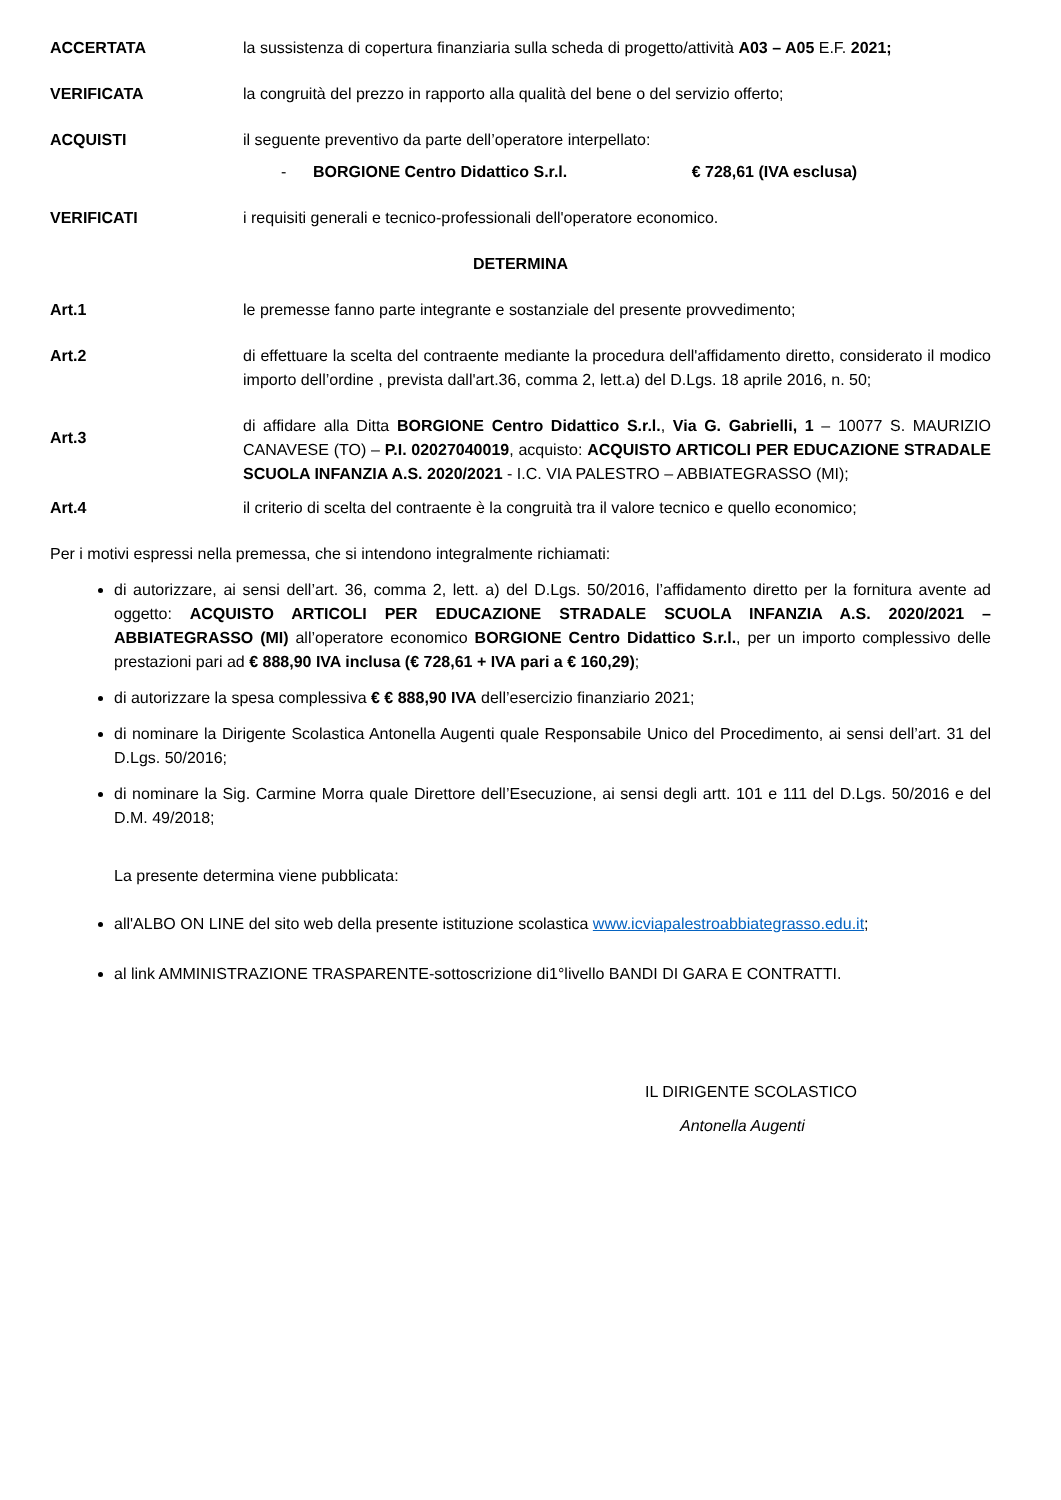ACCERTATA la sussistenza di copertura finanziaria sulla scheda di progetto/attività A03 – A05 E.F. 2021;
VERIFICATA la congruità del prezzo in rapporto alla qualità del bene o del servizio offerto;
ACQUISTI il seguente preventivo da parte dell’operatore interpellato:
- BORGIONE Centro Didattico S.r.l. € 728,61 (IVA esclusa)
VERIFICATI i requisiti generali e tecnico-professionali dell'operatore economico.
DETERMINA
Art.1 le premesse fanno parte integrante e sostanziale del presente provvedimento;
Art.2 di effettuare la scelta del contraente mediante la procedura dell'affidamento diretto, considerato il modico importo dell’ordine , prevista dall'art.36, comma 2, lett.a) del D.Lgs. 18 aprile 2016, n. 50;
Art.3
di affidare alla Ditta BORGIONE Centro Didattico S.r.l., Via G. Gabrielli, 1 – 10077 S. MAURIZIO CANAVESE (TO) – P.I. 02027040019, acquisto: ACQUISTO ARTICOLI PER EDUCAZIONE STRADALE SCUOLA INFANZIA A.S. 2020/2021 - I.C. VIA PALESTRO – ABBIATEGRASSO (MI);
Art.4 il criterio di scelta del contraente è la congruità tra il valore tecnico e quello economico;
Per i motivi espressi nella premessa, che si intendono integralmente richiamati:
di autorizzare, ai sensi dell’art. 36, comma 2, lett. a) del D.Lgs. 50/2016, l’affidamento diretto per la fornitura avente ad oggetto: ACQUISTO ARTICOLI PER EDUCAZIONE STRADALE SCUOLA INFANZIA A.S. 2020/2021 – ABBIATEGRASSO (MI) all’operatore economico BORGIONE Centro Didattico S.r.l., per un importo complessivo delle prestazioni pari ad € 888,90 IVA inclusa (€ 728,61 + IVA pari a € 160,29);
di autorizzare la spesa complessiva € € 888,90 IVA dell’esercizio finanziario 2021;
di nominare la Dirigente Scolastica Antonella Augenti quale Responsabile Unico del Procedimento, ai sensi dell’art. 31 del D.Lgs. 50/2016;
di nominare la Sig. Carmine Morra quale Direttore dell’Esecuzione, ai sensi degli artt. 101 e 111 del D.Lgs. 50/2016 e del D.M. 49/2018;
La presente determina viene pubblicata:
all'ALBO ON LINE del sito web della presente istituzione scolastica www.icviapalestroabbiategrasso.edu.it;
al link AMMINISTRAZIONE TRASPARENTE-sottoscrizione di1°livello BANDI DI GARA E CONTRATTI.
IL DIRIGENTE SCOLASTICO
Antonella Augenti